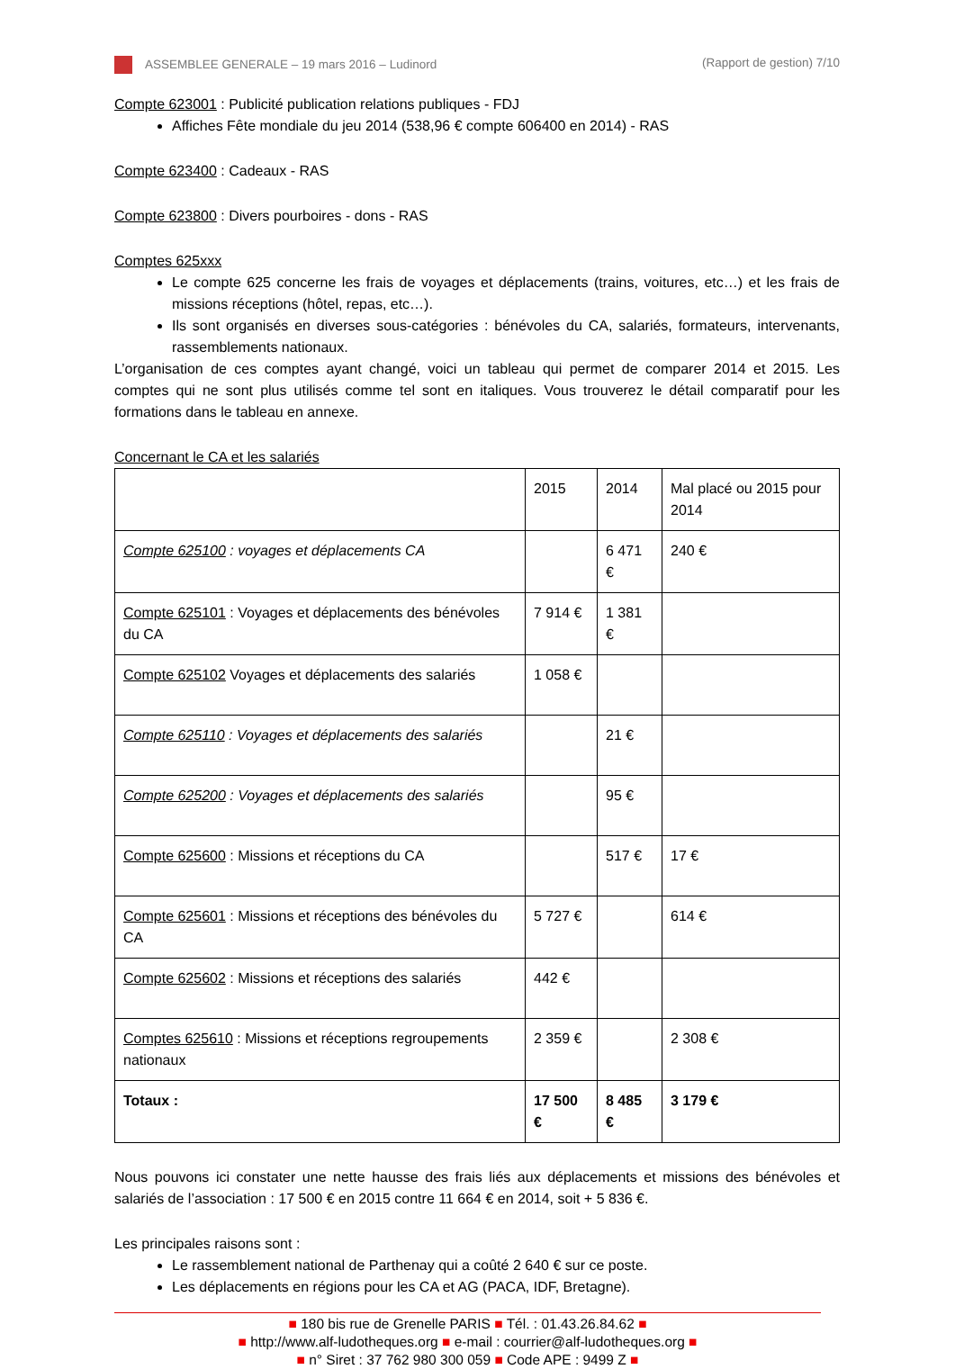ASSEMBLEE GENERALE – 19 mars 2016 – Ludinord (Rapport de gestion) 7/10
Compte 623001 : Publicité publication relations publiques - FDJ
Affiches Fête mondiale du jeu 2014 (538,96 € compte 606400 en 2014) - RAS
Compte 623400 : Cadeaux - RAS
Compte 623800 : Divers pourboires - dons - RAS
Comptes 625xxx
Le compte 625 concerne les frais de voyages et déplacements (trains, voitures, etc…) et les frais de missions réceptions (hôtel, repas, etc…).
Ils sont organisés en diverses sous-catégories : bénévoles du CA, salariés, formateurs, intervenants, rassemblements nationaux.
L’organisation de ces comptes ayant changé, voici un tableau qui permet de comparer 2014 et 2015. Les comptes qui ne sont plus utilisés comme tel sont en italiques. Vous trouverez le détail comparatif pour les formations dans le tableau en annexe.
Concernant le CA et les salariés
| | 2015 | 2014 | Mal placé ou 2015 pour 2014 |
| Compte 625100 : voyages et déplacements CA | | 6 471 € | 240 € |
| Compte 625101 : Voyages et déplacements des bénévoles du CA | 7 914 € | 1 381 € | |
| Compte 625102 Voyages et déplacements des salariés | 1 058 € | | |
| Compte 625110 : Voyages et déplacements des salariés | | 21 € | |
| Compte 625200 : Voyages et déplacements des salariés | | 95 € | |
| Compte 625600 : Missions et réceptions du CA | | 517 € | 17 € |
| Compte 625601 : Missions et réceptions des bénévoles du CA | 5 727 € | | 614 € |
| Compte 625602 : Missions et réceptions des salariés | 442 € | | |
| Comptes 625610 : Missions et réceptions regroupements nationaux | 2 359 € | | 2 308 € |
| Totaux : | 17 500 € | 8 485 € | 3 179 € |
Nous pouvons ici constater une nette hausse des frais liés aux déplacements et missions des bénévoles et salariés de l’association : 17 500 € en 2015 contre 11 664 € en 2014, soit + 5 836 €.
Les principales raisons sont :
Le rassemblement national de Parthenay qui a coûté 2 640 € sur ce poste.
Les déplacements en régions pour les CA et AG (PACA, IDF, Bretagne).
■ 180 bis rue de Grenelle PARIS ■ Tél. : 01.43.26.84.62 ■
■ http://www.alf-ludotheques.org ■ e-mail : courrier@alf-ludotheques.org ■
■ n° Siret : 37 762 980 300 059 ■ Code APE : 9499 Z ■